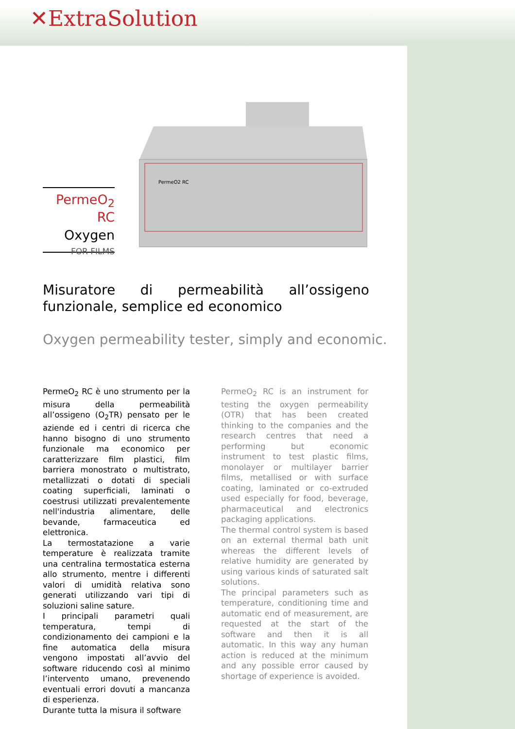✕ExtraSolution
PermeO<sub>2</sub> RC
Oxygen
FOR FILMS
PermeO2 RC
Misuratore di permeabilità all’ossigeno funzionale, semplice ed economico
Oxygen permeability tester, simply and economic.
PermeO<sub>2</sub> RC è uno strumento per la misura della permeabilità all’ossigeno (O<sub>2</sub>TR) pensato per le aziende ed i centri di ricerca che hanno bisogno di uno strumento funzionale ma economico per caratterizzare film plastici, film barriera monostrato o multistrato, metallizzati o dotati di speciali coating superficiali, laminati o coestrusi utilizzati prevalentemente nell'industria alimentare, delle bevande, farmaceutica ed elettronica.
La termostatazione a varie temperature è realizzata tramite una centralina termostatica esterna allo strumento, mentre i differenti valori di umidità relativa sono generati utilizzando vari tipi di soluzioni saline sature.
I principali parametri quali temperatura, tempi di condizionamento dei campioni e la fine automatica della misura vengono impostati all’avvio del software riducendo così al minimo l’intervento umano, prevenendo eventuali errori dovuti a mancanza di esperienza.
Durante tutta la misura il software
PermeO<sub>2</sub> RC is an instrument for testing the oxygen permeability (OTR) that has been created thinking to the companies and the research centres that need a performing but economic instrument to test plastic films, monolayer or multilayer barrier films, metallised or with surface coating, laminated or co-extruded used especially for food, beverage, pharmaceutical and electronics packaging applications.
The thermal control system is based on an external thermal bath unit whereas the different levels of relative humidity are generated by using various kinds of saturated salt solutions.
The principal parameters such as temperature, conditioning time and automatic end of measurement, are requested at the start of the software and then it is all automatic. In this way any human action is reduced at the minimum and any possible error caused by shortage of experience is avoided.